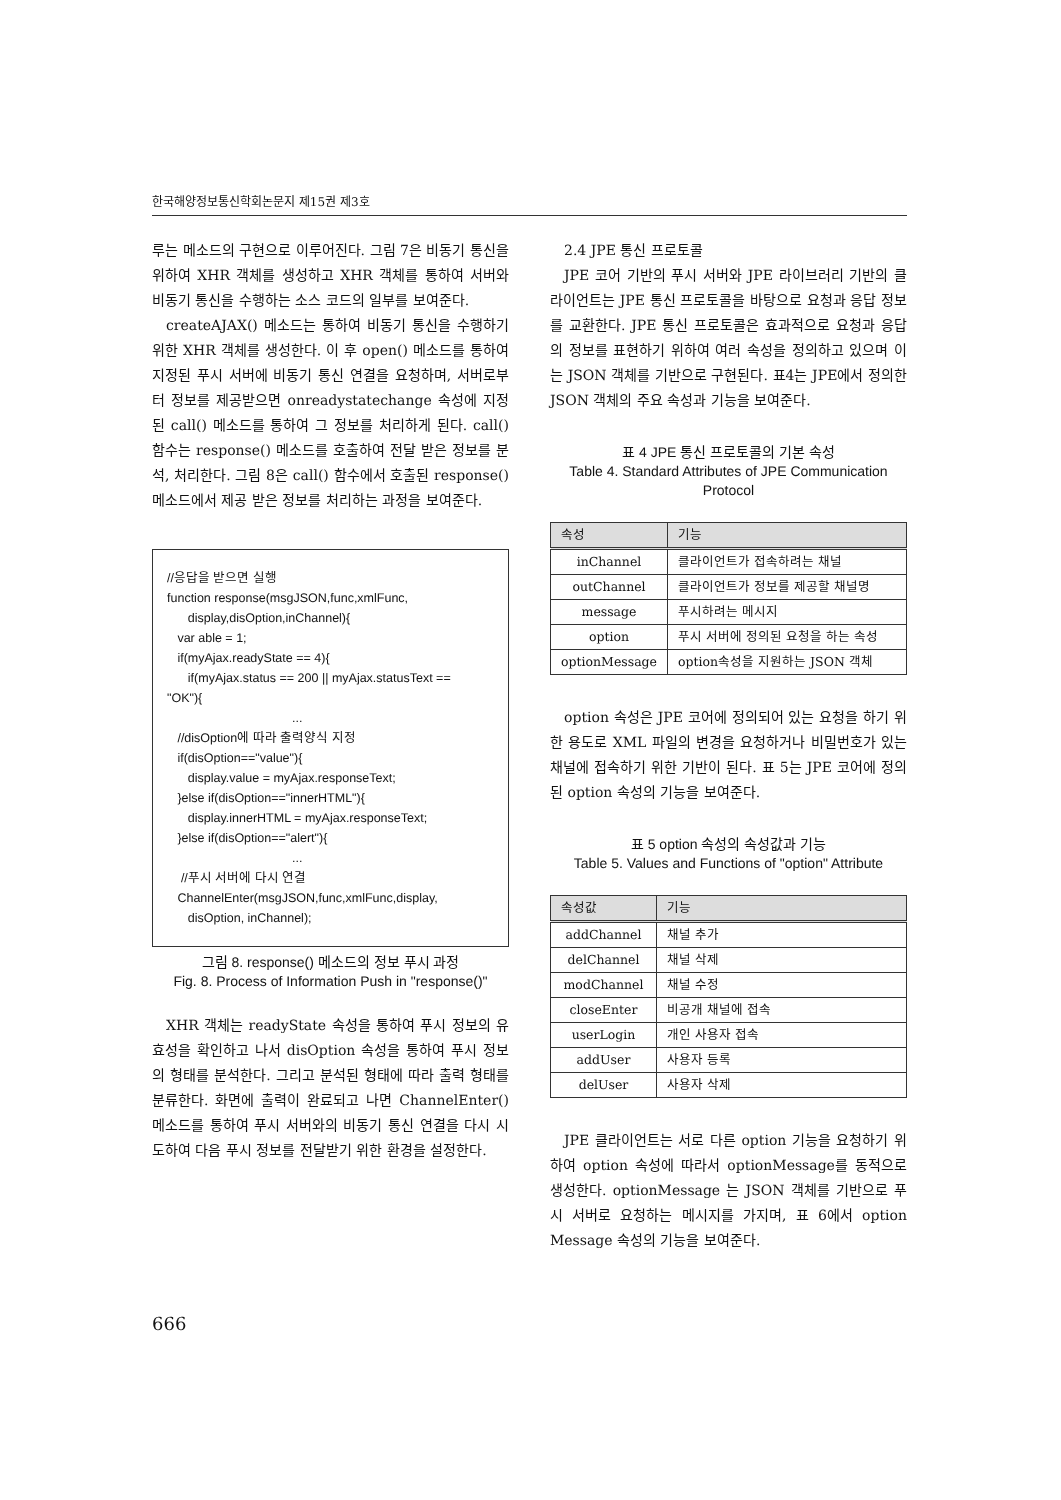한국해양정보통신학회논문지 제15권 제3호
루는 메소드의 구현으로 이루어진다. 그림 7은 비동기 통신을 위하여 XHR 객체를 생성하고 XHR 객체를 통하여 서버와 비동기 통신을 수행하는 소스 코드의 일부를 보여준다.
createAJAX() 메소드는 통하여 비동기 통신을 수행하기 위한 XHR 객체를 생성한다. 이 후 open() 메소드를 통하여 지정된 푸시 서버에 비동기 통신 연결을 요청하며, 서버로부터 정보를 제공받으면 onreadystatechange 속성에 지정된 call() 메소드를 통하여 그 정보를 처리하게 된다. call() 함수는 response() 메소드를 호출하여 전달 받은 정보를 분석, 처리한다. 그림 8은 call() 함수에서 호출된 response() 메소드에서 제공 받은 정보를 처리하는 과정을 보여준다.
//응답을 받으면 실행 function response(msgJSON,func,xmlFunc, display,disOption,inChannel){ var able = 1; if(myAjax.readyState == 4){ if(myAjax.status == 200 || myAjax.statusText == "OK"){ ... //disOption에 따라 출력양식 지정 if(disOption=="value"){ display.value = myAjax.responseText; }else if(disOption=="innerHTML"){ display.innerHTML = myAjax.responseText; }else if(disOption=="alert"){ ... //푸시 서버에 다시 연결 ChannelEnter(msgJSON,func,xmlFunc,display, disOption, inChannel);
그림 8. response() 메소드의 정보 푸시 과정
Fig. 8. Process of Information Push in "response()"
XHR 객체는 readyState 속성을 통하여 푸시 정보의 유효성을 확인하고 나서 disOption 속성을 통하여 푸시 정보의 형태를 분석한다. 그리고 분석된 형태에 따라 출력 형태를 분류한다. 화면에 출력이 완료되고 나면 ChannelEnter() 메소드를 통하여 푸시 서버와의 비동기 통신 연결을 다시 시도하여 다음 푸시 정보를 전달받기 위한 환경을 설정한다.
2.4 JPE 통신 프로토콜
JPE 코어 기반의 푸시 서버와 JPE 라이브러리 기반의 클라이언트는 JPE 통신 프로토콜을 바탕으로 요청과 응답 정보를 교환한다. JPE 통신 프로토콜은 효과적으로 요청과 응답의 정보를 표현하기 위하여 여러 속성을 정의하고 있으며 이는 JSON 객체를 기반으로 구현된다. 표4는 JPE에서 정의한 JSON 객체의 주요 속성과 기능을 보여준다.
표 4 JPE 통신 프로토콜의 기본 속성
Table 4. Standard Attributes of JPE Communication Protocol
| 속성 | 기능 |
| --- | --- |
| inChannel | 클라이언트가 접속하려는 채널 |
| outChannel | 클라이언트가 정보를 제공할 채널명 |
| message | 푸시하려는 메시지 |
| option | 푸시 서버에 정의된 요청을 하는 속성 |
| optionMessage | option속성을 지원하는 JSON 객체 |
option 속성은 JPE 코어에 정의되어 있는 요청을 하기 위한 용도로 XML 파일의 변경을 요청하거나 비밀번호가 있는 채널에 접속하기 위한 기반이 된다. 표 5는 JPE 코어에 정의된 option 속성의 기능을 보여준다.
표 5 option 속성의 속성값과 기능
Table 5. Values and Functions of "option" Attribute
| 속성값 | 기능 |
| --- | --- |
| addChannel | 채널 추가 |
| delChannel | 채널 삭제 |
| modChannel | 채널 수정 |
| closeEnter | 비공개 채널에 접속 |
| userLogin | 개인 사용자 접속 |
| addUser | 사용자 등록 |
| delUser | 사용자 삭제 |
JPE 클라이언트는 서로 다른 option 기능을 요청하기 위하여 option 속성에 따라서 optionMessage를 동적으로 생성한다. optionMessage 는 JSON 객체를 기반으로 푸시 서버로 요청하는 메시지를 가지며, 표 6에서 option Message 속성의 기능을 보여준다.
666